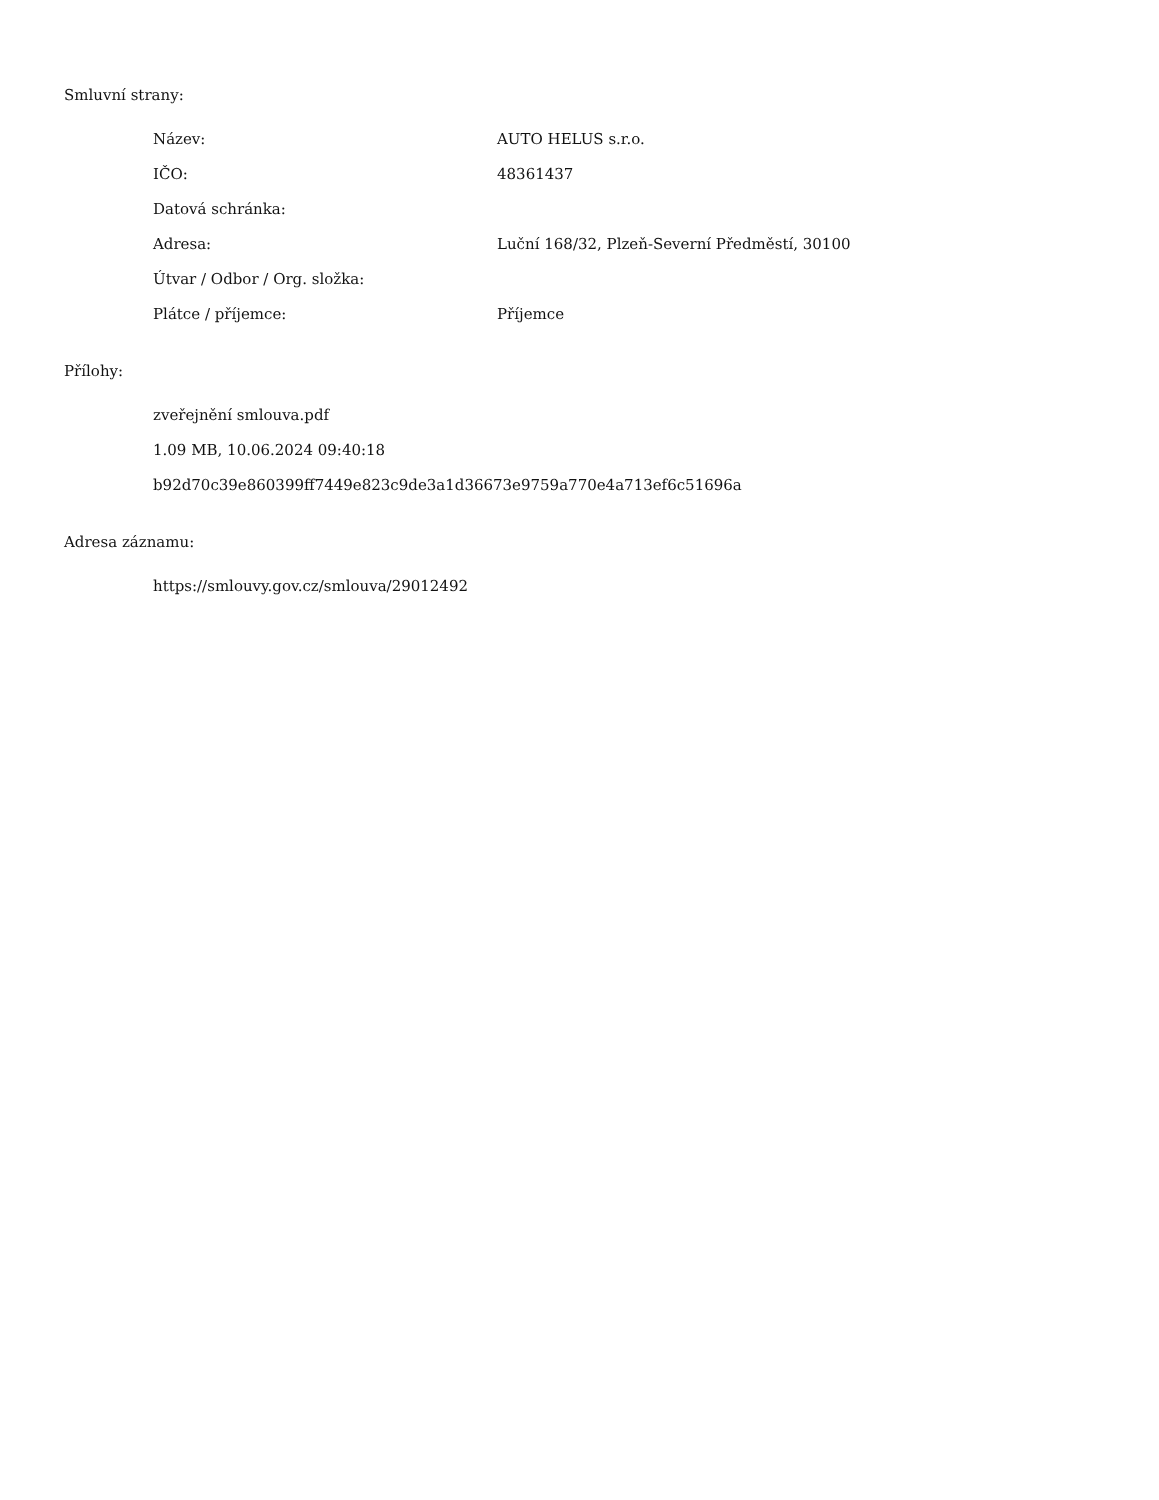Smluvní strany:
| Název: | AUTO HELUS s.r.o. |
| IČO: | 48361437 |
| Datová schránka: | |
| Adresa: | Luční 168/32, Plzeň-Severní Předměstí, 30100 |
| Útvar / Odbor / Org. složka: | |
| Plátce / příjemce: | Příjemce |
Přílohy:
zveřejnění smlouva.pdf
1.09 MB, 10.06.2024 09:40:18
b92d70c39e860399ff7449e823c9de3a1d36673e9759a770e4a713ef6c51696a
Adresa záznamu:
https://smlouvy.gov.cz/smlouva/29012492